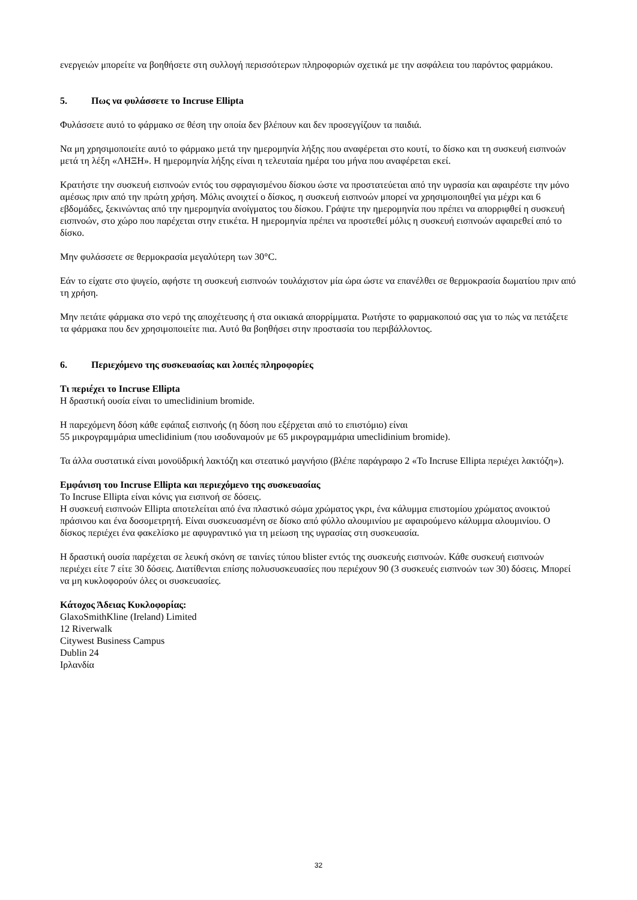ενεργειών μπορείτε να βοηθήσετε στη συλλογή περισσότερων πληροφοριών σχετικά με την ασφάλεια του παρόντος φαρμάκου.
5. Πως να φυλάσσετε το Incruse Ellipta
Φυλάσσετε αυτό το φάρμακο σε θέση την οποία δεν βλέπουν και δεν προσεγγίζουν τα παιδιά.
Να μη χρησιμοποιείτε αυτό το φάρμακο μετά την ημερομηνία λήξης που αναφέρεται στο κουτί, το δίσκο και τη συσκευή εισπνοών μετά τη λέξη «ΛΗΞΗ». Η ημερομηνία λήξης είναι η τελευταία ημέρα του μήνα που αναφέρεται εκεί.
Κρατήστε την συσκευή εισπνοών εντός του σφραγισμένου δίσκου ώστε να προστατεύεται από την υγρασία και αφαιρέστε την μόνο αμέσως πριν από την πρώτη χρήση. Μόλις ανοιχτεί ο δίσκος, η συσκευή εισπνοών μπορεί να χρησιμοποιηθεί για μέχρι και 6 εβδομάδες, ξεκινώντας από την ημερομηνία ανοίγματος του δίσκου. Γράψτε την ημερομηνία που πρέπει να απορριφθεί η συσκευή εισπνοών, στο χώρο που παρέχεται στην ετικέτα. Η ημερομηνία πρέπει να προστεθεί μόλις η συσκευή εισπνοών αφαιρεθεί από το δίσκο.
Μην φυλάσσετε σε θερμοκρασία μεγαλύτερη των 30°C.
Εάν το είχατε στο ψυγείο, αφήστε τη συσκευή εισπνοών τουλάχιστον μία ώρα ώστε να επανέλθει σε θερμοκρασία δωματίου πριν από τη χρήση.
Μην πετάτε φάρμακα στο νερό της αποχέτευσης ή στα οικιακά απορρίμματα. Ρωτήστε το φαρμακοποιό σας για το πώς να πετάξετε τα φάρμακα που δεν χρησιμοποιείτε πια. Αυτό θα βοηθήσει στην προστασία του περιβάλλοντος.
6. Περιεχόμενο της συσκευασίας και λοιπές πληροφορίες
Τι περιέχει το Incruse Ellipta
Η δραστική ουσία είναι το umeclidinium bromide.
Η παρεχόμενη δόση κάθε εφάπαξ εισπνοής (η δόση που εξέρχεται από το επιστόμιο) είναι
55 μικρογραμμάρια umeclidinium (που ισοδυναμούν με 65 μικρογραμμάρια umeclidinium bromide).
Τα άλλα συστατικά είναι μονοϋδρική λακτόζη και στεατικό μαγνήσιο (βλέπε παράγραφο 2 «Το Incruse Ellipta περιέχει λακτόζη»).
Εμφάνιση του Incruse Ellipta και περιεχόμενο της συσκευασίας
Το Incruse Ellipta είναι κόνις για εισπνοή σε δόσεις.
Η συσκευή εισπνοών Ellipta αποτελείται από ένα πλαστικό σώμα χρώματος γκρι, ένα κάλυμμα επιστομίου χρώματος ανοικτού πράσινου και ένα δοσομετρητή. Είναι συσκευασμένη σε δίσκο από φύλλο αλουμινίου με αφαιρούμενο κάλυμμα αλουμινίου. Ο δίσκος περιέχει ένα φακελίσκο με αφυγραντικό για τη μείωση της υγρασίας στη συσκευασία.
Η δραστική ουσία παρέχεται σε λευκή σκόνη σε ταινίες τύπου blister εντός της συσκευής εισπνοών. Κάθε συσκευή εισπνοών περιέχει είτε 7 είτε 30 δόσεις. Διατίθενται επίσης πολυσυσκευασίες που περιέχουν 90 (3 συσκευές εισπνοών των 30) δόσεις. Μπορεί να μη κυκλοφορούν όλες οι συσκευασίες.
Κάτοχος Άδειας Κυκλοφορίας:
GlaxoSmithKline (Ireland) Limited
12 Riverwalk
Citywest Business Campus
Dublin 24
Ιρλανδία
32